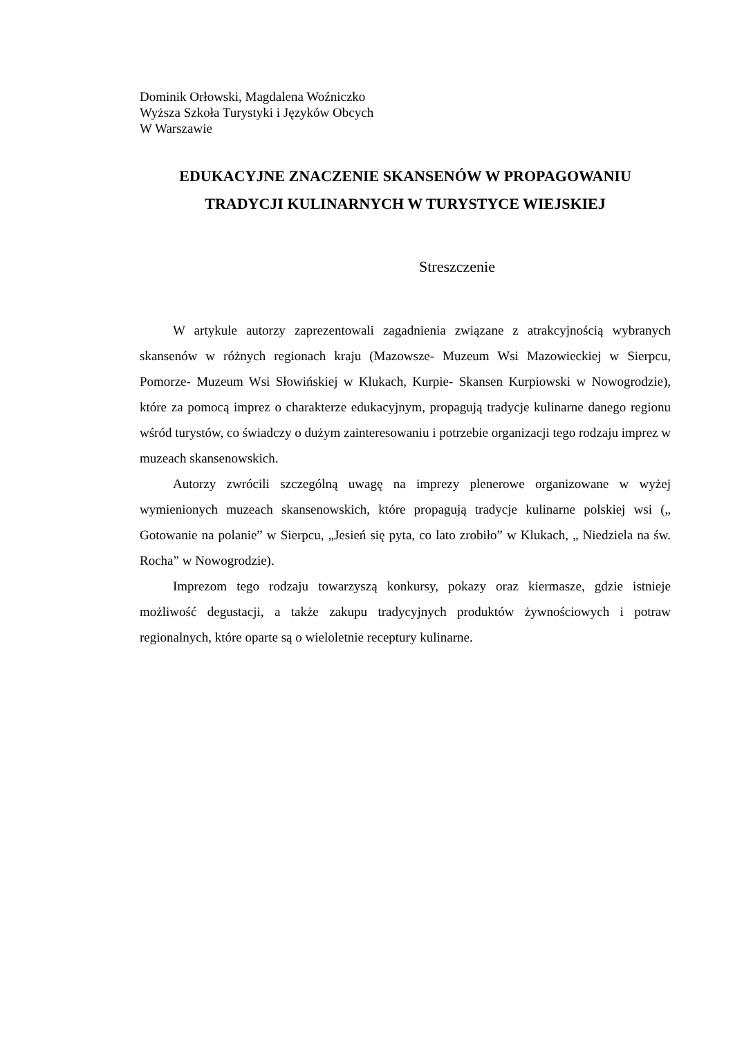Dominik Orłowski, Magdalena Woźniczko
Wyższa Szkoła Turystyki i Języków Obcych
W Warszawie
EDUKACYJNE ZNACZENIE SKANSENÓW W PROPAGOWANIU TRADYCJI KULINARNYCH W TURYSTYCE WIEJSKIEJ
Streszczenie
W artykule autorzy zaprezentowali zagadnienia związane z atrakcyjnością wybranych skansenów w różnych regionach kraju (Mazowsze- Muzeum Wsi Mazowieckiej w Sierpcu, Pomorze- Muzeum Wsi Słowińskiej w Klukach, Kurpie- Skansen Kurpiowski w Nowogrodzie), które za pomocą imprez o charakterze edukacyjnym, propagują tradycje kulinarne danego regionu wśród turystów, co świadczy o dużym zainteresowaniu i potrzebie organizacji tego rodzaju imprez w muzeach skansenowskich.
Autorzy zwrócili szczególną uwagę na imprezy plenerowe organizowane w wyżej wymienionych muzeach skansenowskich, które propagują tradycje kulinarne polskiej wsi („ Gotowanie na polanie” w Sierpcu, „Jesień się pyta, co lato zrobiło” w Klukach, „ Niedziela na św. Rocha” w Nowogrodzie).
Imprezom tego rodzaju towarzyszą konkursy, pokazy oraz kiermasze, gdzie istnieje możliwość degustacji, a także zakupu tradycyjnych produktów żywnościowych i potraw regionalnych, które oparte są o wieloletnie receptury kulinarne.